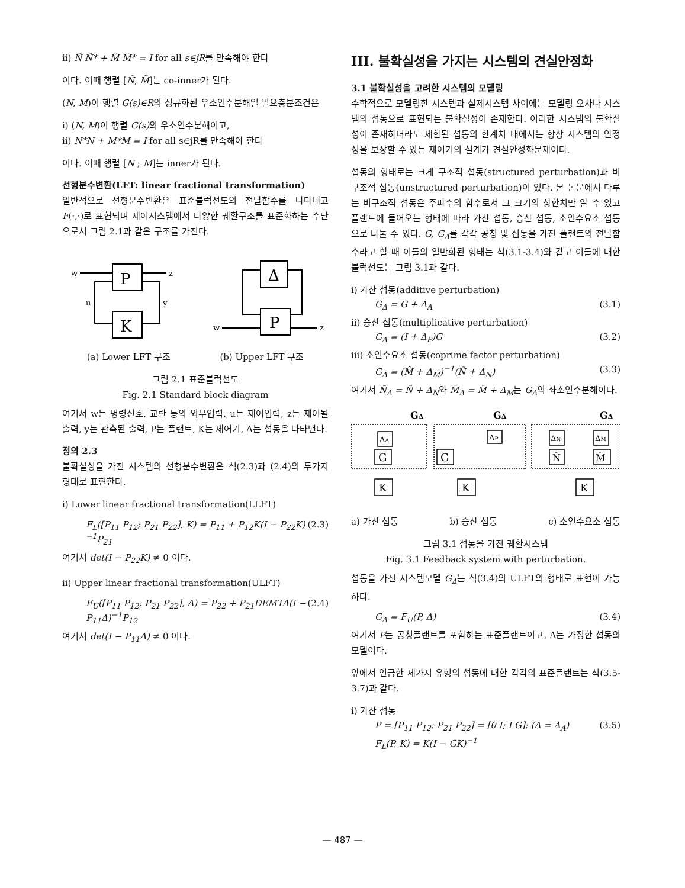ii) Ñ Ñ* + M̃ M̃* = I for all s∈jR를 만족해야 한다
이다. 이때 행렬 [Ñ, M̃]는 co-inner가 된다.
(N, M)이 행렬 G(s)∈R의 정규화된 우소인수분해일 필요충분조건은
i) (N, M)이 행렬 G(s) 의 우소인수분해이고,
ii) N*N + M*M = I for all s∈jR를 만족해야 한다
이다. 이때 행렬 [N ; M]는 inner가 된다.
선형분수변환(LFT: linear fractional transformation)
일반적으로 선형분수변환은 표준블럭선도의 전달함수를 나타내고 F(·,·)로 표현되며 제어시스템에서 다양한 궤환구조를 표준화하는 수단으로서 그림 2.1과 같은 구조를 가진다.
P
K
Δ
P
w
z
u
y
w
z
(a) Lower LFT 구조 (b) Upper LFT 구조
그림 2.1 표준블럭선도
Fig. 2.1 Standard block diagram
여기서 w는 명령신호, 교란 등의 외부입력, u는 제어입력, z는 제어될 출력, y는 관측된 출력, P는 플랜트, K는 제어기, Δ는 섭동을 나타낸다.
정의 2.3
불확실성을 가진 시스템의 선형분수변환은 식(2.3)과 (2.4)의 두가지 형태로 표현한다.
i) Lower linear fractional transformation(LLFT)
F<sub>L</sub>([P<sub>11</sub> P<sub>12</sub>; P<sub>21</sub> P<sub>22</sub>], K) = P<sub>11</sub> + P<sub>12</sub>K(I − P<sub>22</sub>K)<sup>−1</sup>P<sub>21</sub> (2.3)
여기서 det(I − P<sub>22</sub>K) ≠ 0 이다.
ii) Upper linear fractional transformation(ULFT)
F<sub>U</sub>([P<sub>11</sub> P<sub>12</sub>; P<sub>21</sub> P<sub>22</sub>], Δ) = P<sub>22</sub> + P<sub>21</sub>DEMTA(I − P<sub>11</sub>Δ)<sup>−1</sup>P<sub>12</sub> (2.4)
여기서 det(I − P<sub>11</sub>Δ) ≠ 0 이다.
III. 불확실성을 가지는 시스템의 견실안정화
3.1 불확실성을 고려한 시스템의 모델링
수학적으로 모델링한 시스템과 실제시스템 사이에는 모델링 오차나 시스템의 섭동으로 표현되는 불확실성이 존재한다. 이러한 시스템의 불확실성이 존재하더라도 제한된 섭동의 한계치 내에서는 항상 시스템의 안정성을 보장할 수 있는 제어기의 설계가 견실안정화문제이다.
섭동의 형태로는 크게 구조적 섭동(structured perturbation)과 비구조적 섭동(unstructured perturbation)이 있다. 본 논문에서 다루는 비구조적 섭동은 주파수의 함수로서 그 크기의 상한치만 알 수 있고 플랜트에 들어오는 형태에 따라 가산 섭동, 승산 섭동, 소인수요소 섭동으로 나눌 수 있다. G, G<sub>Δ</sub>를 각각 공칭 및 섭동을 가진 플랜트의 전달함수라고 할 때 이들의 일반화된 형태는 식(3.1-3.4)와 같고 이들에 대한 블럭선도는 그림 3.1과 같다.
i) 가산 섭동(additive perturbation)
G<sub>Δ</sub> = G + Δ<sub>A</sub> (3.1)
ii) 승산 섭동(multiplicative perturbation)
G<sub>Δ</sub> = (I + Δ<sub>P</sub>)G (3.2)
iii) 소인수요소 섭동(coprime factor perturbation)
G<sub>Δ</sub> = (M̃ + Δ<sub>M</sub>)<sup>−1</sup>(Ñ + Δ<sub>N</sub>) (3.3)
여기서 Ñ<sub>Δ</sub> = Ñ + Δ<sub>N</sub>와 M̃<sub>Δ</sub> = M̃ + Δ<sub>M</sub>는 G<sub>Δ</sub>의 좌소인수분해이다.
GΔ
GΔ
GΔ
ΔA
G
K
ΔP
G
K
ΔN
Ñ
ΔM
M̃
K
a) 가산 섭동 b) 승산 섭동 c) 소인수요소 섭동
그림 3.1 섭동을 가진 궤환시스템
Fig. 3.1 Feedback system with perturbation.
섭동을 가진 시스템모델 G<sub>Δ</sub>는 식(3.4)의 ULFT의 형태로 표현이 가능하다.
G<sub>Δ</sub> = F<sub>U</sub>(P, Δ) (3.4)
여기서 P는 공칭플랜트를 포함하는 표준플랜트이고, Δ는 가정한 섭동의 모델이다.
앞에서 언급한 세가지 유형의 섭동에 대한 각각의 표준플랜트는 식(3.5-3.7)과 같다.
i) 가산 섭동
P = [P<sub>11</sub> P<sub>12</sub>; P<sub>21</sub> P<sub>22</sub>] = [0 I; I G]; (Δ = Δ<sub>A</sub>) (3.5)
F<sub>L</sub>(P, K) = K(I − GK)<sup>−1</sup>
— 487 —